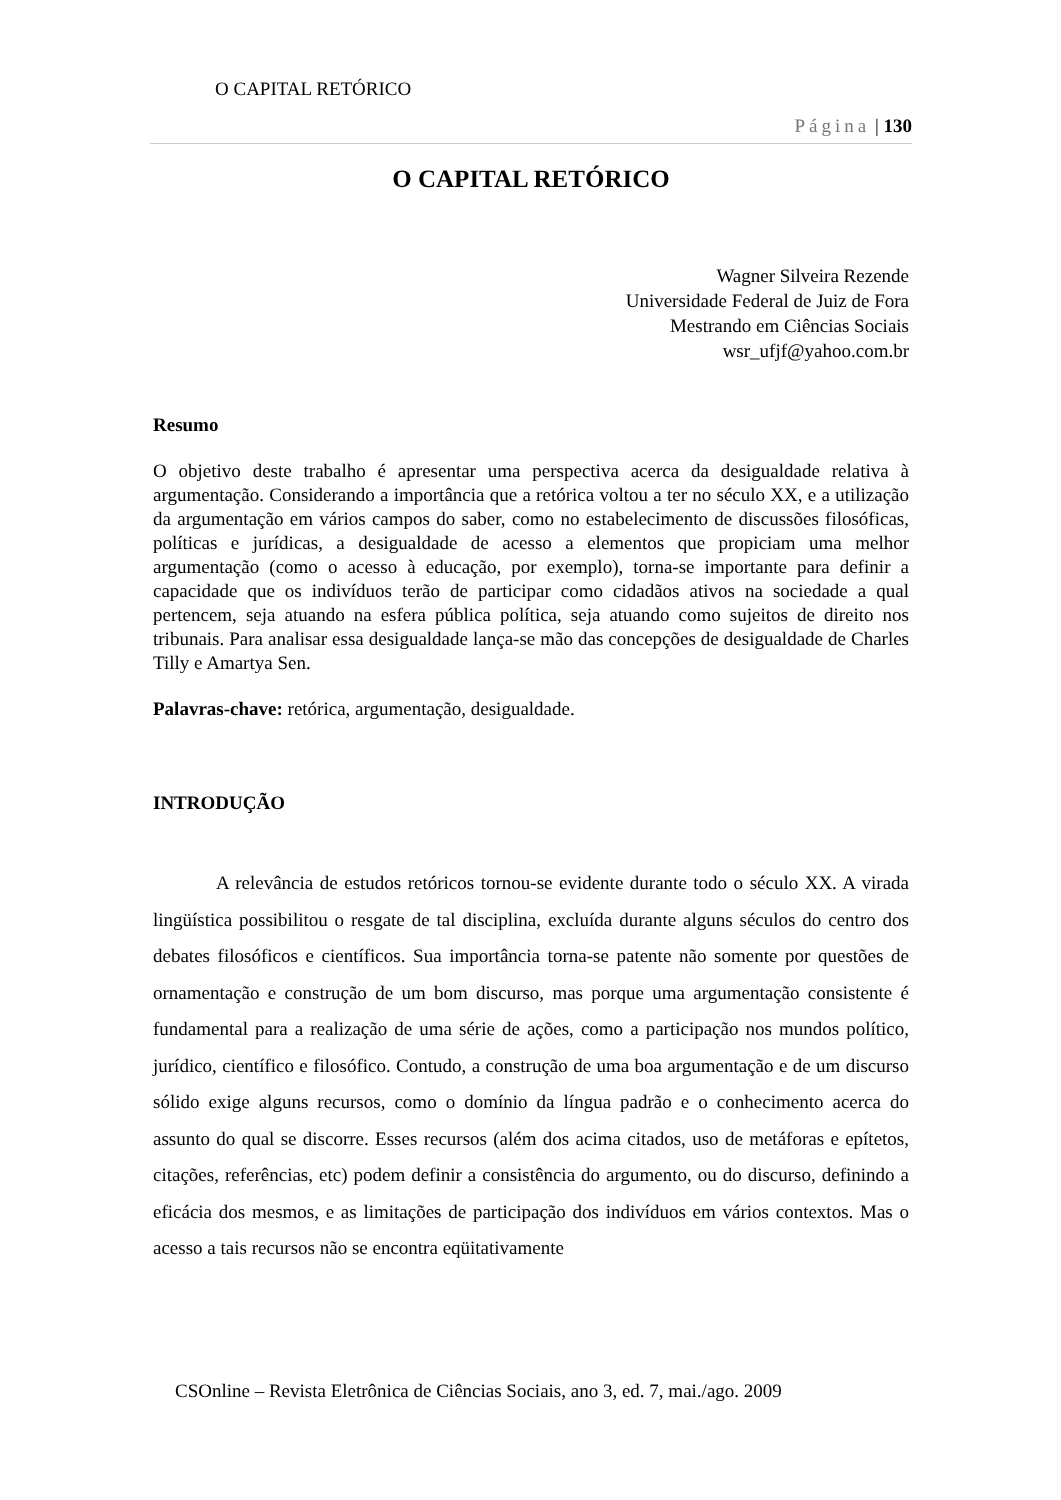O CAPITAL RETÓRICO
Página | 130
O CAPITAL RETÓRICO
Wagner Silveira Rezende
Universidade Federal de Juiz de Fora
Mestrando em Ciências Sociais
wsr_ufjf@yahoo.com.br
Resumo
O objetivo deste trabalho é apresentar uma perspectiva acerca da desigualdade relativa à argumentação. Considerando a importância que a retórica voltou a ter no século XX, e a utilização da argumentação em vários campos do saber, como no estabelecimento de discussões filosóficas, políticas e jurídicas, a desigualdade de acesso a elementos que propiciam uma melhor argumentação (como o acesso à educação, por exemplo), torna-se importante para definir a capacidade que os indivíduos terão de participar como cidadãos ativos na sociedade a qual pertencem, seja atuando na esfera pública política, seja atuando como sujeitos de direito nos tribunais. Para analisar essa desigualdade lança-se mão das concepções de desigualdade de Charles Tilly e Amartya Sen.
Palavras-chave: retórica, argumentação, desigualdade.
INTRODUÇÃO
A relevância de estudos retóricos tornou-se evidente durante todo o século XX. A virada lingüística possibilitou o resgate de tal disciplina, excluída durante alguns séculos do centro dos debates filosóficos e científicos. Sua importância torna-se patente não somente por questões de ornamentação e construção de um bom discurso, mas porque uma argumentação consistente é fundamental para a realização de uma série de ações, como a participação nos mundos político, jurídico, científico e filosófico. Contudo, a construção de uma boa argumentação e de um discurso sólido exige alguns recursos, como o domínio da língua padrão e o conhecimento acerca do assunto do qual se discorre. Esses recursos (além dos acima citados, uso de metáforas e epítetos, citações, referências, etc) podem definir a consistência do argumento, ou do discurso, definindo a eficácia dos mesmos, e as limitações de participação dos indivíduos em vários contextos. Mas o acesso a tais recursos não se encontra eqüitativamente
CSOnline – Revista Eletrônica de Ciências Sociais, ano 3, ed. 7, mai./ago. 2009